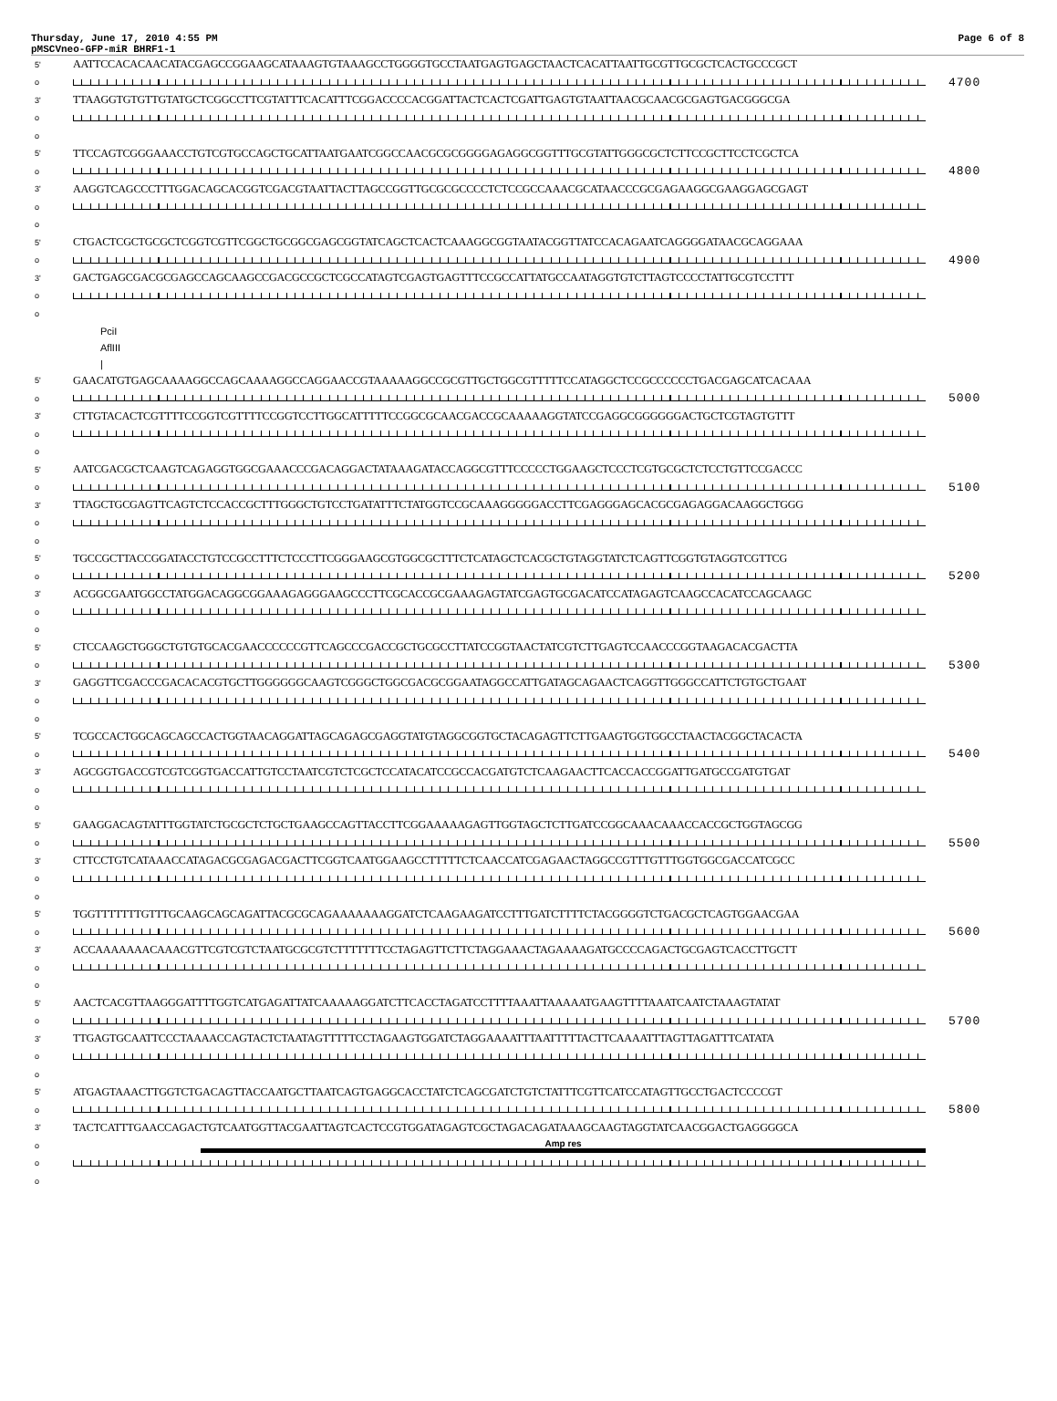Page 6 of 8 Thursday, June 17, 2010 4:55 PM
pMSCVneo-GFP-miR BHRF1-1
5' AATTCCACACAACATACGAGCCGGAAGCATAAAGTGTAAAGCCTGGGGTGCCTAATGAGTGAGCTAACTCACATTAATTGCGTTGCGCTCACTGCCCGCT
o 4700
3' TTAAGGTGTGTTGTATGCTCGGCCTTCGTATTTCACATTTCGGACCCCACGGATTACTCACTCGATTGAGTGTAATTAACGCAACGCGAGTGACGGGCGA
o
o
5' TTCCAGTCGGGAAACCTGTCGTGCCAGCTGCATTAATGAATCGGCCAACGCGCGGGGAGAGGCGGTTTGCGTATTGGGCGCTCTTCCGCTTCCTCGCTCA
o 4800
3' AAGGTCAGCCCTTTGGACAGCACGGTCGACGTAATTACTTAGCCGGTTGCGCGCCCCTCTCCGCCAAACGCATAACCCGCGAGAAGGCGAAGGAGCGAGT
o
o
5' CTGACTCGCTGCGCTCGGTCGTTCGGCTGCGGCGAGCGGTATCAGCTCACTCAAAGGCGGTAATACGGTTATCCACAGAATCAGGGGATAACGCAGGAAA
o 4900
3' GACTGAGCGACGCGAGCCAGCAAGCCGACGCCGCTCGCCATAGTCGAGTGAGTTTCCGCCATTATGCCAATAGGTGTCTTAGTCCCCTATTGCGTCCTTT
o
o
PciI
AflIII
|
5' GAACATGTGAGCAAAAGGCCAGCAAAAGGCCAGGAACCGTAAAAAGGCCGCGTTGCTGGCGTTTTTCCATAGGCTCCGCCCCCCTGACGAGCATCACAAA
o 5000
3' CTTGTACACTCGTTTTCCGGTCGTTTTCCGGTCCTTGGCATTTTTCCGGCGCAACGACCGCAAAAAGGTATCCGAGGCGGGGGGACTGCTCGTAGTGTTT
o
o
5' AATCGACGCTCAAGTCAGAGGTGGCGAAACCCGACAGGACTATAAAGATACCAGGCGTTTCCCCCTGGAAGCTCCCTCGTGCGCTCTCCTGTTCCGACCC
o 5100
3' TTAGCTGCGAGTTCAGTCTCCACCGCTTTGGGCTGTCCTGATATTTCTATGGTCCGCAAAGGGGGACCTTCGAGGGAGCACGCGAGAGGACAAGGCTGGG
o
o
5' TGCCGCTTACCGGATACCTGTCCGCCTTTCTCCCTTCGGGAAGCGTGGCGCTTTCTCATAGCTCACGCTGTAGGTATCTCAGTTCGGTGTAGGTCGTTCG
o 5200
3' ACGGCGAATGGCCTATGGACAGGCGGAAAGAGGGAAGCCCTTCGCACCGCGAAAGAGTATCGAGTGCGACATCCATAGAGTCAAGCCACATCCAGCAAGC
o
o
5' CTCCAAGCTGGGCTGTGTGCACGAACCCCCCGTTCAGCCCGACCGCTGCGCCTTATCCGGTAACTATCGTCTTGAGTCCAACCCGGTAAGACACGACTTA
o 5300
3' GAGGTTCGACCCGACACACGTGCTTGGGGGGCAAGTCGGGCTGGCGACGCGGAATAGGCCATTGATAGCAGAACTCAGGTTGGGCCATTCTGTGCTGAAT
o
o
5' TCGCCACTGGCAGCAGCCACTGGTAACAGGATTAGCAGAGCGAGGTATGTAGGCGGTGCTACAGAGTTCTTGAAGTGGTGGCCTAACTACGGCTACACTA
o 5400
3' AGCGGTGACCGTCGTCGGTGACCATTGTCCTAATCGTCTCGCTCCATACATCCGCCACGATGTCTCAAGAACTTCACCACCGGATTGATGCCGATGTGAT
o
o
5' GAAGGACAGTATTTGGTATCTGCGCTCTGCTGAAGCCAGTTACCTTCGGAAAAAGAGTTGGTAGCTCTTGATCCGGCAAACAAACCACCGCTGGTAGCGG
o 5500
3' CTTCCTGTCATAAACCATAGACGCGAGACGACTTCGGTCAATGGAAGCCTTTTTCTCAACCATCGAGAACTAGGCCGTTTGTTTGGTGGCGACCATCGCC
o
o
5' TGGTTTTTTTGTTTGCAAGCAGCAGATTACGCGCAGAAAAAAAGGATCTCAAGAAGATCCTTTGATCTTTTCTACGGGGTCTGACGCTCAGTGGAACGAA
o 5600
3' ACCAAAAAAACAAACGTTCGTCGTCTAATGCGCGTCTTTTTTTCCTAGAGTTCTTCTAGGAAACTAGAAAAGATGCCCCAGACTGCGAGTCACCTTGCTT
o
o
5' AACTCACGTTAAGGGATTTTGGTCATGAGATTATCAAAAAGGATCTTCACCTAGATCCTTTTAAATTAAAAATGAAGTTTTAAATCAATCTAAAGTATAT
o 5700
3' TTGAGTGCAATTCCCTAAAACCAGTACTCTAATAGTTTTTCCTAGAAGTGGATCTAGGAAAATTTAATTTTTACTTCAAAATTTAGTTAGATTTCATATA
o
o
5' ATGAGTAAACTTGGTCTGACAGTTACCAATGCTTAATCAGTGAGGCACCTATCTCAGCGATCTGTCTATTTCGTTCATCCATAGTTGCCTGACTCCCCGT
o 5800
3' TACTCATTTGAACCAGACTGTCAATGGTTACGAATTAGTCACTCCGTGGATAGAGTCGCTAGACAGATAAAGCAAGTAGGTATCAACGGACTGAGGGGCA
o Amp res
o
o